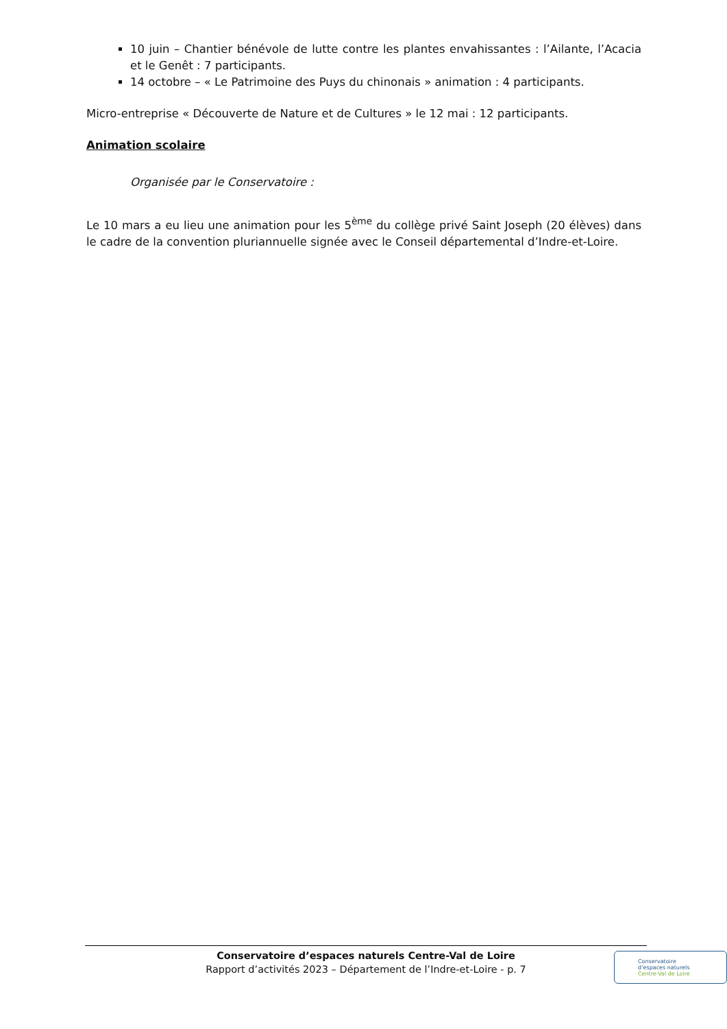10 juin – Chantier bénévole de lutte contre les plantes envahissantes : l’Ailante, l’Acacia et le Genêt : 7 participants.
14 octobre – « Le Patrimoine des Puys du chinonais » animation : 4 participants.
Micro-entreprise « Découverte de Nature et de Cultures » le 12 mai : 12 participants.
Animation scolaire
Organisée par le Conservatoire :
Le 10 mars a eu lieu une animation pour les 5<sup>ème</sup> du collège privé Saint Joseph (20 élèves) dans le cadre de la convention pluriannuelle signée avec le Conseil départemental d’Indre-et-Loire.
Conservatoire d’espaces naturels Centre-Val de Loire
Rapport d’activités 2023 – Département de l’Indre-et-Loire - p. 7
Conservatoire
d’espaces naturels
Centre-Val de Loire